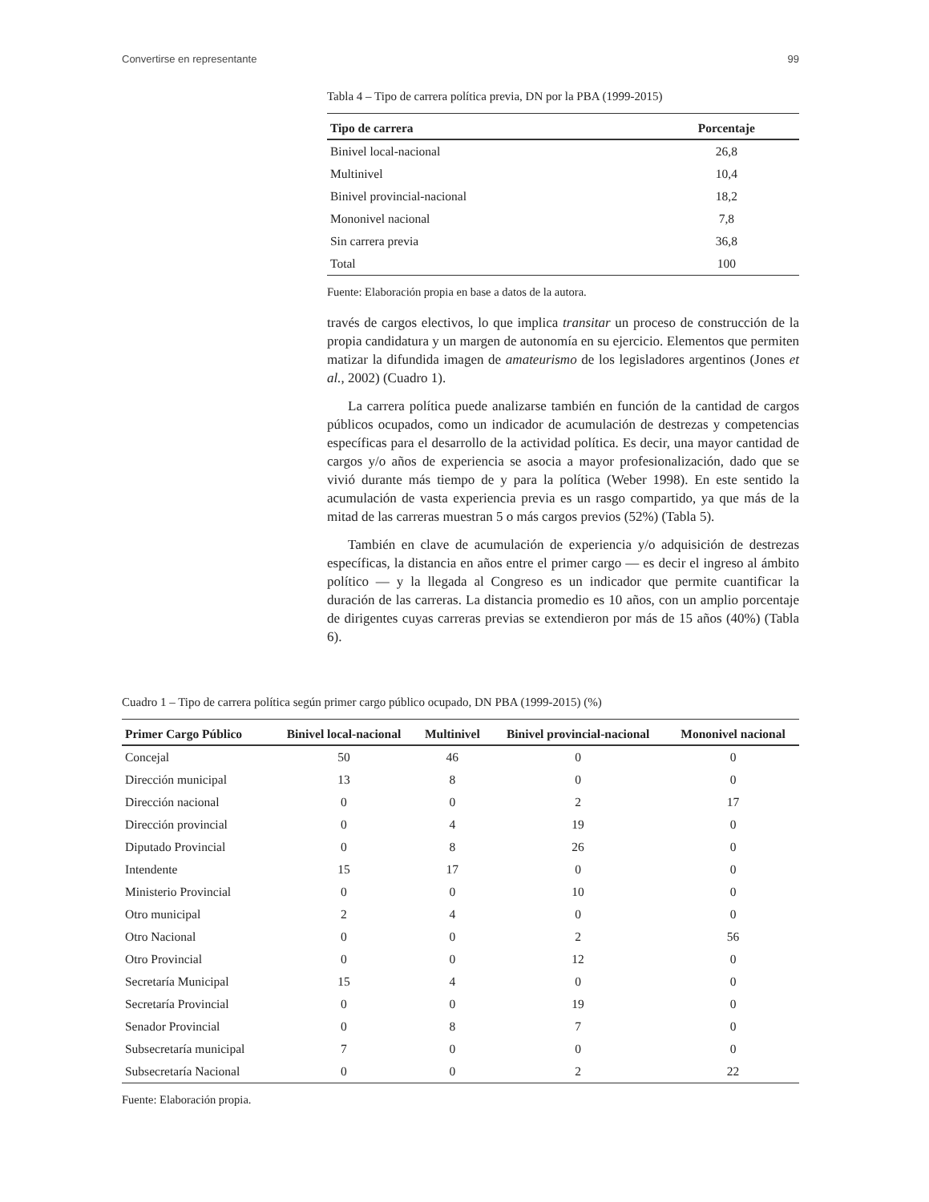Convertirse en representante 99
Tabla 4 – Tipo de carrera política previa, DN por la PBA (1999-2015)
| Tipo de carrera | Porcentaje |
| --- | --- |
| Binivel local-nacional | 26,8 |
| Multinivel | 10,4 |
| Binivel provincial-nacional | 18,2 |
| Mononivel nacional | 7,8 |
| Sin carrera previa | 36,8 |
| Total | 100 |
Fuente: Elaboración propia en base a datos de la autora.
través de cargos electivos, lo que implica transitar un proceso de construcción de la propia candidatura y un margen de autonomía en su ejercicio. Elementos que permiten matizar la difundida imagen de amateurismo de los legisladores argentinos (Jones et al., 2002) (Cuadro 1).
La carrera política puede analizarse también en función de la cantidad de cargos públicos ocupados, como un indicador de acumulación de destrezas y competencias específicas para el desarrollo de la actividad política. Es decir, una mayor cantidad de cargos y/o años de experiencia se asocia a mayor profesionalización, dado que se vivió durante más tiempo de y para la política (Weber 1998). En este sentido la acumulación de vasta experiencia previa es un rasgo compartido, ya que más de la mitad de las carreras muestran 5 o más cargos previos (52%) (Tabla 5).
También en clave de acumulación de experiencia y/o adquisición de destrezas específicas, la distancia en años entre el primer cargo — es decir el ingreso al ámbito político — y la llegada al Congreso es un indicador que permite cuantificar la duración de las carreras. La distancia promedio es 10 años, con un amplio porcentaje de dirigentes cuyas carreras previas se extendieron por más de 15 años (40%) (Tabla 6).
Cuadro 1 – Tipo de carrera política según primer cargo público ocupado, DN PBA (1999-2015) (%)
| Primer Cargo Público | Binivel local-nacional | Multinivel | Binivel provincial-nacional | Mononivel nacional |
| --- | --- | --- | --- | --- |
| Concejal | 50 | 46 | 0 | 0 |
| Dirección municipal | 13 | 8 | 0 | 0 |
| Dirección nacional | 0 | 0 | 2 | 17 |
| Dirección provincial | 0 | 4 | 19 | 0 |
| Diputado Provincial | 0 | 8 | 26 | 0 |
| Intendente | 15 | 17 | 0 | 0 |
| Ministerio Provincial | 0 | 0 | 10 | 0 |
| Otro municipal | 2 | 4 | 0 | 0 |
| Otro Nacional | 0 | 0 | 2 | 56 |
| Otro Provincial | 0 | 0 | 12 | 0 |
| Secretaría Municipal | 15 | 4 | 0 | 0 |
| Secretaría Provincial | 0 | 0 | 19 | 0 |
| Senador Provincial | 0 | 8 | 7 | 0 |
| Subsecretaría municipal | 7 | 0 | 0 | 0 |
| Subsecretaría Nacional | 0 | 0 | 2 | 22 |
Fuente: Elaboración propia.